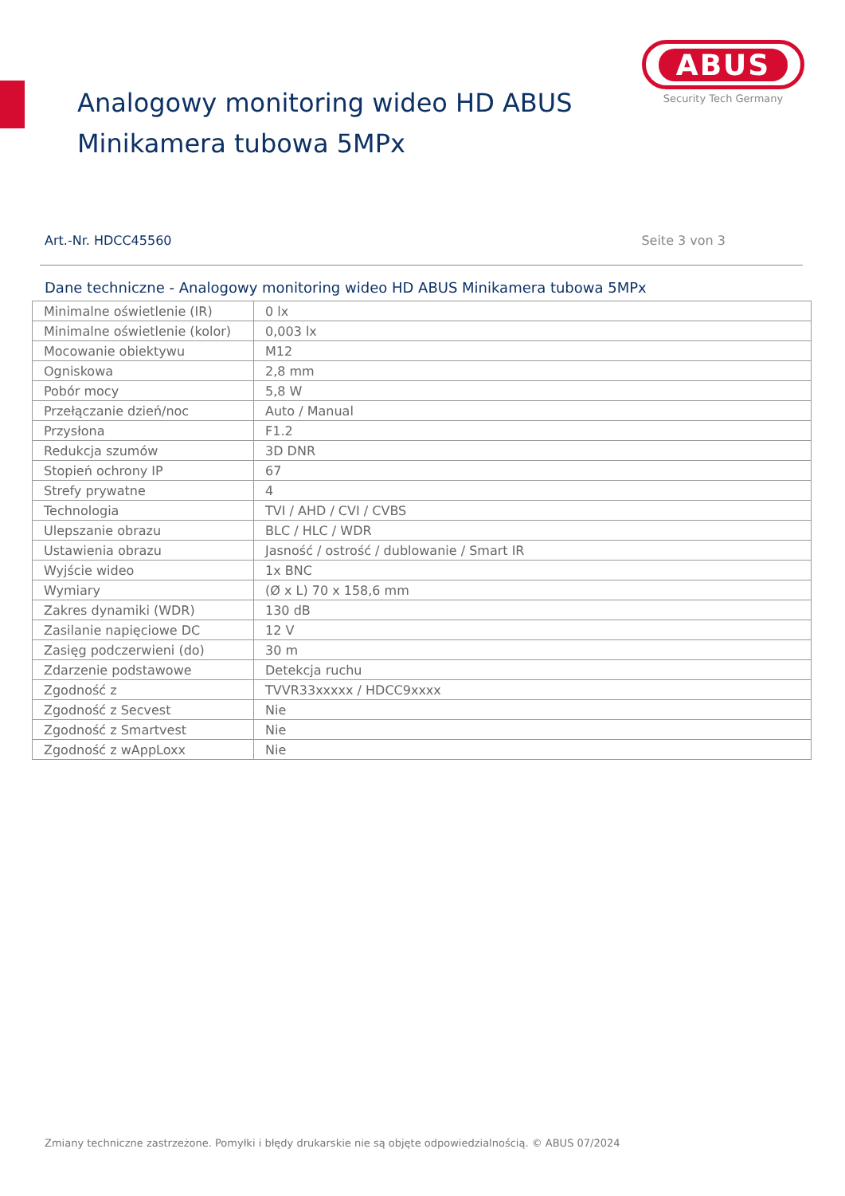ABUS
Security Tech Germany
Analogowy monitoring wideo HD ABUS
Minikamera tubowa 5MPx
Art.-Nr. HDCC45560 Seite 3 von 3
Dane techniczne - Analogowy monitoring wideo HD ABUS Minikamera tubowa 5MPx
| Minimalne oświetlenie (IR) | 0 lx |
| Minimalne oświetlenie (kolor) | 0,003 lx |
| Mocowanie obiektywu | M12 |
| Ogniskowa | 2,8 mm |
| Pobór mocy | 5,8 W |
| Przełączanie dzień/noc | Auto / Manual |
| Przysłona | F1.2 |
| Redukcja szumów | 3D DNR |
| Stopień ochrony IP | 67 |
| Strefy prywatne | 4 |
| Technologia | TVI / AHD / CVI / CVBS |
| Ulepszanie obrazu | BLC / HLC / WDR |
| Ustawienia obrazu | Jasność / ostrość / dublowanie / Smart IR |
| Wyjście wideo | 1x BNC |
| Wymiary | (Ø x L) 70 x 158,6 mm |
| Zakres dynamiki (WDR) | 130 dB |
| Zasilanie napięciowe DC | 12 V |
| Zasięg podczerwieni (do) | 30 m |
| Zdarzenie podstawowe | Detekcja ruchu |
| Zgodność z | TVVR33xxxxx / HDCC9xxxx |
| Zgodność z Secvest | Nie |
| Zgodność z Smartvest | Nie |
| Zgodność z wAppLoxx | Nie |
Zmiany techniczne zastrzeżone. Pomyłki i błędy drukarskie nie są objęte odpowiedzialnością. © ABUS 07/2024